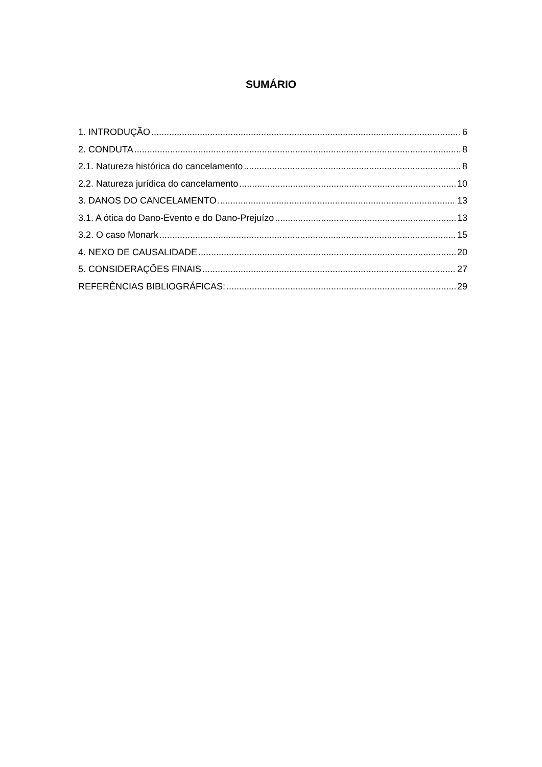SUMÁRIO
1. INTRODUÇÃO 6
2. CONDUTA 8
2.1. Natureza histórica do cancelamento 8
2.2. Natureza jurídica do cancelamento 10
3. DANOS DO CANCELAMENTO 13
3.1. A ótica do Dano-Evento e do Dano-Prejuízo 13
3.2. O caso Monark 15
4. NEXO DE CAUSALIDADE 20
5. CONSIDERAÇÕES FINAIS 27
REFERÊNCIAS BIBLIOGRÁFICAS: 29